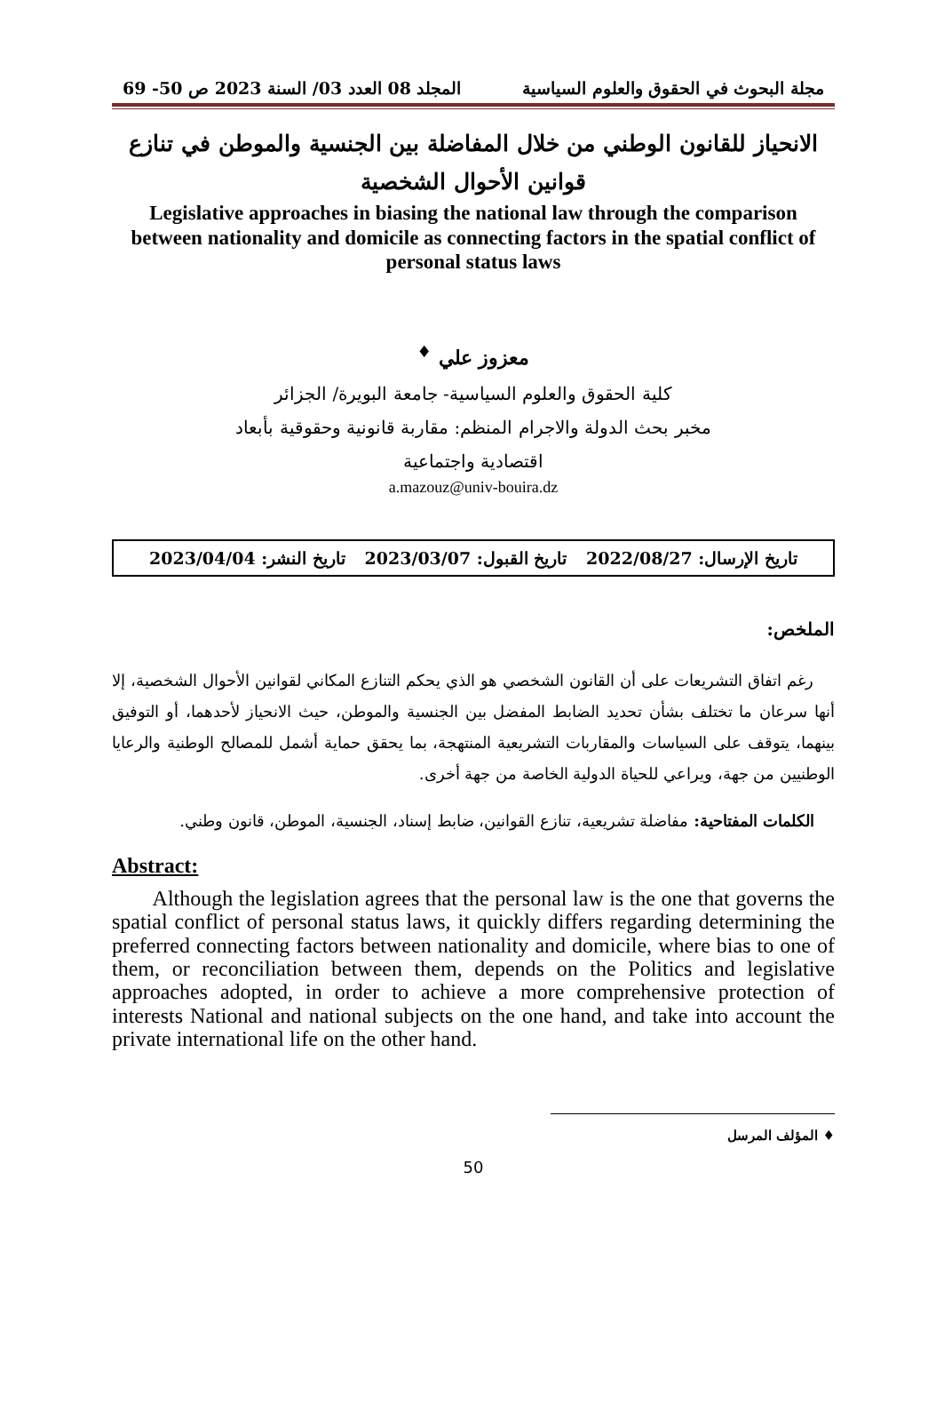مجلة البحوث في الحقوق والعلوم السياسية المجلد 08 العدد 03/ السنة 2023 ص 50- 69
الانحياز للقانون الوطني من خلال المفاضلة بين الجنسية والموطن في تنازع قوانين الأحوال الشخصية
Legislative approaches in biasing the national law through the comparison between nationality and domicile as connecting factors in the spatial conflict of personal status laws
معزوز علي <sup>♦</sup>
كلية الحقوق والعلوم السياسية- جامعة البويرة/ الجزائر
مخبر بحث الدولة والاجرام المنظم: مقاربة قانونية وحقوقية بأبعاد
اقتصادية واجتماعية
a.mazouz@univ-bouira.dz
تاريخ الإرسال: 2022/08/27 تاريخ القبول: 2023/03/07 تاريخ النشر: 2023/04/04
الملخص:
رغم اتفاق التشريعات على أن القانون الشخصي هو الذي يحكم التنازع المكاني لقوانين الأحوال الشخصية، إلا أنها سرعان ما تختلف بشأن تحديد الضابط المفضل بين الجنسية والموطن، حيث الانحياز لأحدهما، أو التوفيق بينهما، يتوقف على السياسات والمقاربات التشريعية المنتهجة، بما يحقق حماية أشمل للمصالح الوطنية والرعايا الوطنيين من جهة، ويراعي للحياة الدولية الخاصة من جهة أخرى.
الكلمات المفتاحية: مفاضلة تشريعية، تنازع القوانين، ضابط إسناد، الجنسية، الموطن، قانون وطني.
Abstract:
Although the legislation agrees that the personal law is the one that governs the spatial conflict of personal status laws, it quickly differs regarding determining the preferred connecting factors between nationality and domicile, where bias to one of them, or reconciliation between them, depends on the Politics and legislative approaches adopted, in order to achieve a more comprehensive protection of interests National and national subjects on the one hand, and take into account the private international life on the other hand.
♦ المؤلف المرسل
50